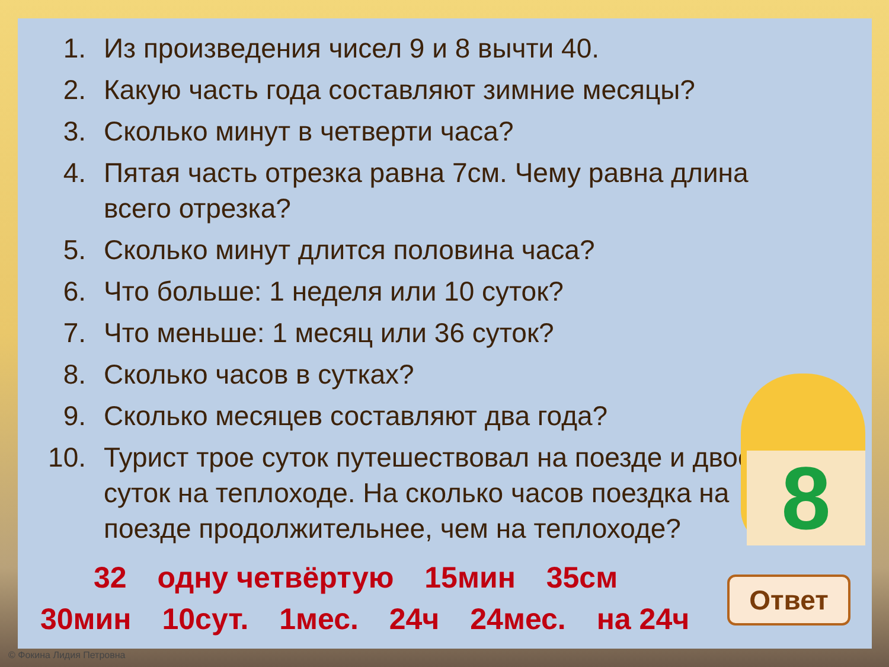1. Из произведения чисел 9 и 8 вычти 40.
2. Какую часть года составляют зимние месяцы?
3. Сколько минут в четверти часа?
4. Пятая часть отрезка равна 7см. Чему равна длина всего отрезка?
5. Сколько минут длится половина часа?
6. Что больше: 1 неделя или 10 суток?
7. Что меньше: 1 месяц или 36 суток?
8. Сколько часов в сутках?
9. Сколько месяцев составляют два года?
10. Турист трое суток путешествовал на поезде и двое суток на теплоходе. На сколько часов поездка на поезде продолжительнее, чем на теплоходе?
32 одну четвёртую 15мин 35см
30мин 10сут. 1мес. 24ч 24мес. на 24ч
8
Ответ
© Фокина Лидия Петровна